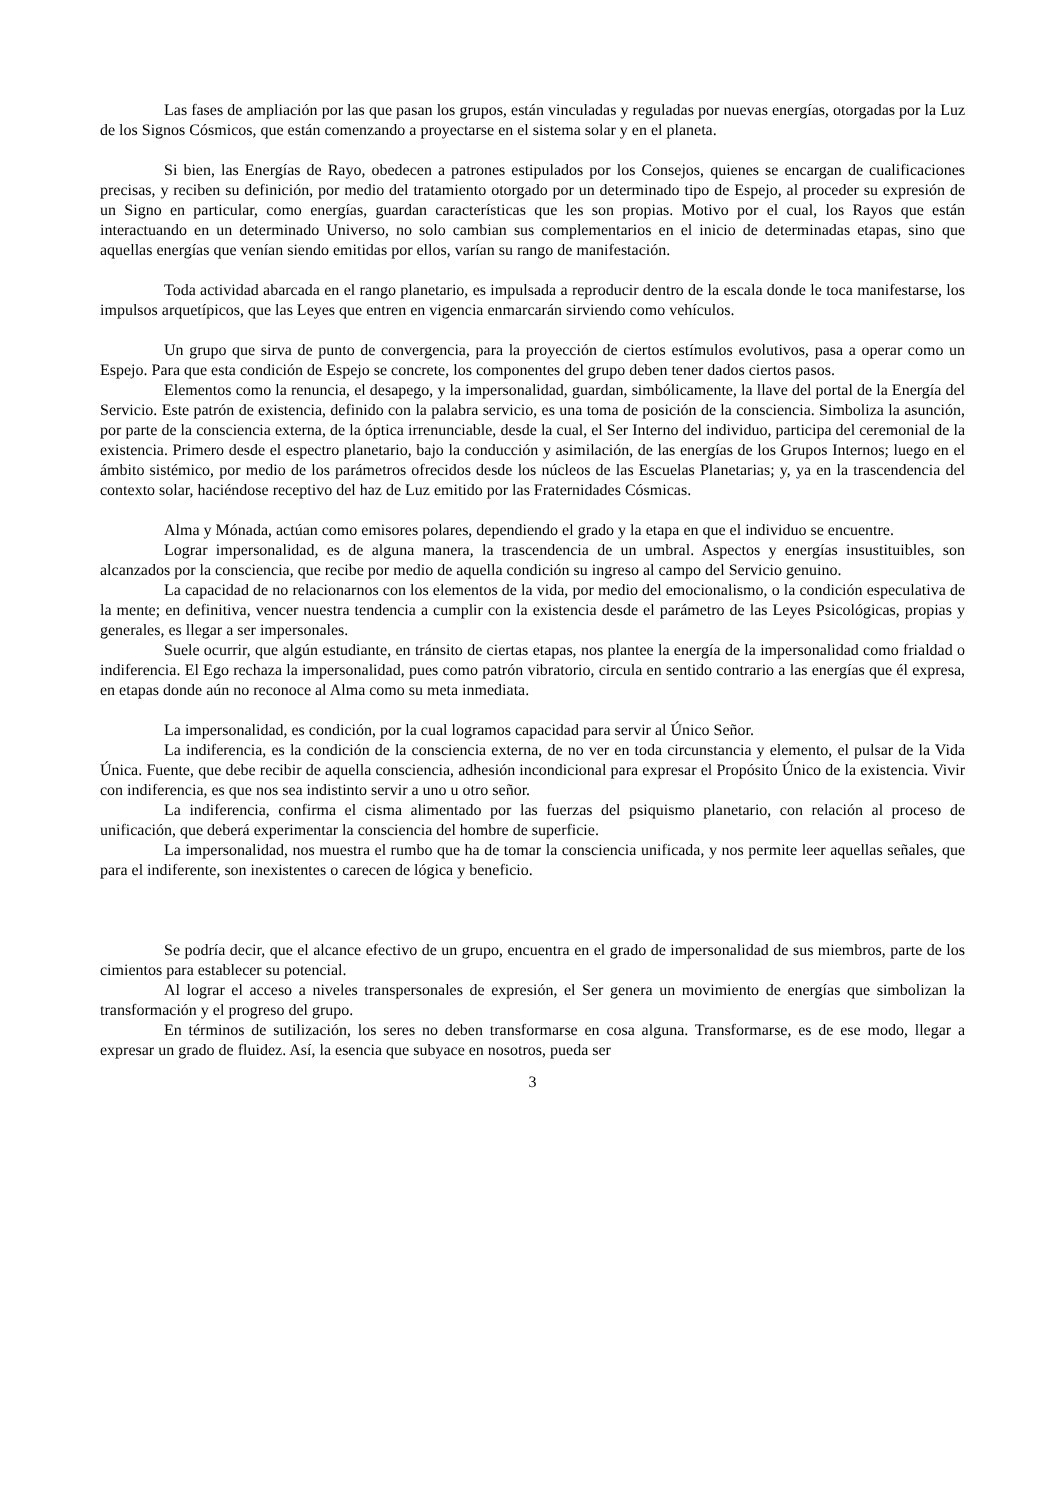Las fases de ampliación por las que pasan los grupos, están vinculadas y reguladas por nuevas energías, otorgadas por la Luz de los Signos Cósmicos, que están comenzando a proyectarse en el sistema solar y en el planeta.
Si bien, las Energías de Rayo, obedecen a patrones estipulados por los Consejos, quienes se encargan de cualificaciones precisas, y reciben su definición, por medio del tratamiento otorgado por un determinado tipo de Espejo, al proceder su expresión de un Signo en particular, como energías, guardan características que les son propias. Motivo por el cual, los Rayos que están interactuando en un determinado Universo, no solo cambian sus complementarios en el inicio de determinadas etapas, sino que aquellas energías que venían siendo emitidas por ellos, varían su rango de manifestación.
Toda actividad abarcada en el rango planetario, es impulsada a reproducir dentro de la escala donde le toca manifestarse, los impulsos arquetípicos, que las Leyes que entren en vigencia enmarcarán sirviendo como vehículos.
Un grupo que sirva de punto de convergencia, para la proyección de ciertos estímulos evolutivos, pasa a operar como un Espejo. Para que esta condición de Espejo se concrete, los componentes del grupo deben tener dados ciertos pasos.
Elementos como la renuncia, el desapego, y la impersonalidad, guardan, simbólicamente, la llave del portal de la Energía del Servicio. Este patrón de existencia, definido con la palabra servicio, es una toma de posición de la consciencia. Simboliza la asunción, por parte de la consciencia externa, de la óptica irrenunciable, desde la cual, el Ser Interno del individuo, participa del ceremonial de la existencia. Primero desde el espectro planetario, bajo la conducción y asimilación, de las energías de los Grupos Internos; luego en el ámbito sistémico, por medio de los parámetros ofrecidos desde los núcleos de las Escuelas Planetarias; y, ya en la trascendencia del contexto solar, haciéndose receptivo del haz de Luz emitido por las Fraternidades Cósmicas.
Alma y Mónada, actúan como emisores polares, dependiendo el grado y la etapa en que el individuo se encuentre.
Lograr impersonalidad, es de alguna manera, la trascendencia de un umbral. Aspectos y energías insustituibles, son alcanzados por la consciencia, que recibe por medio de aquella condición su ingreso al campo del Servicio genuino.
La capacidad de no relacionarnos con los elementos de la vida, por medio del emocionalismo, o la condición especulativa de la mente; en definitiva, vencer nuestra tendencia a cumplir con la existencia desde el parámetro de las Leyes Psicológicas, propias y generales, es llegar a ser impersonales.
Suele ocurrir, que algún estudiante, en tránsito de ciertas etapas, nos plantee la energía de la impersonalidad como frialdad o indiferencia. El Ego rechaza la impersonalidad, pues como patrón vibratorio, circula en sentido contrario a las energías que él expresa, en etapas donde aún no reconoce al Alma como su meta inmediata.
La impersonalidad, es condición, por la cual logramos capacidad para servir al Único Señor.
La indiferencia, es la condición de la consciencia externa, de no ver en toda circunstancia y elemento, el pulsar de la Vida Única. Fuente, que debe recibir de aquella consciencia, adhesión incondicional para expresar el Propósito Único de la existencia. Vivir con indiferencia, es que nos sea indistinto servir a uno u otro señor.
La indiferencia, confirma el cisma alimentado por las fuerzas del psiquismo planetario, con relación al proceso de unificación, que deberá experimentar la consciencia del hombre de superficie.
La impersonalidad, nos muestra el rumbo que ha de tomar la consciencia unificada, y nos permite leer aquellas señales, que para el indiferente, son inexistentes o carecen de lógica y beneficio.
Se podría decir, que el alcance efectivo de un grupo, encuentra en el grado de impersonalidad de sus miembros, parte de los cimientos para establecer su potencial.
Al lograr el acceso a niveles transpersonales de expresión, el Ser genera un movimiento de energías que simbolizan la transformación y el progreso del grupo.
En términos de sutilización, los seres no deben transformarse en cosa alguna. Transformarse, es de ese modo, llegar a expresar un grado de fluidez. Así, la esencia que subyace en nosotros, pueda ser
3